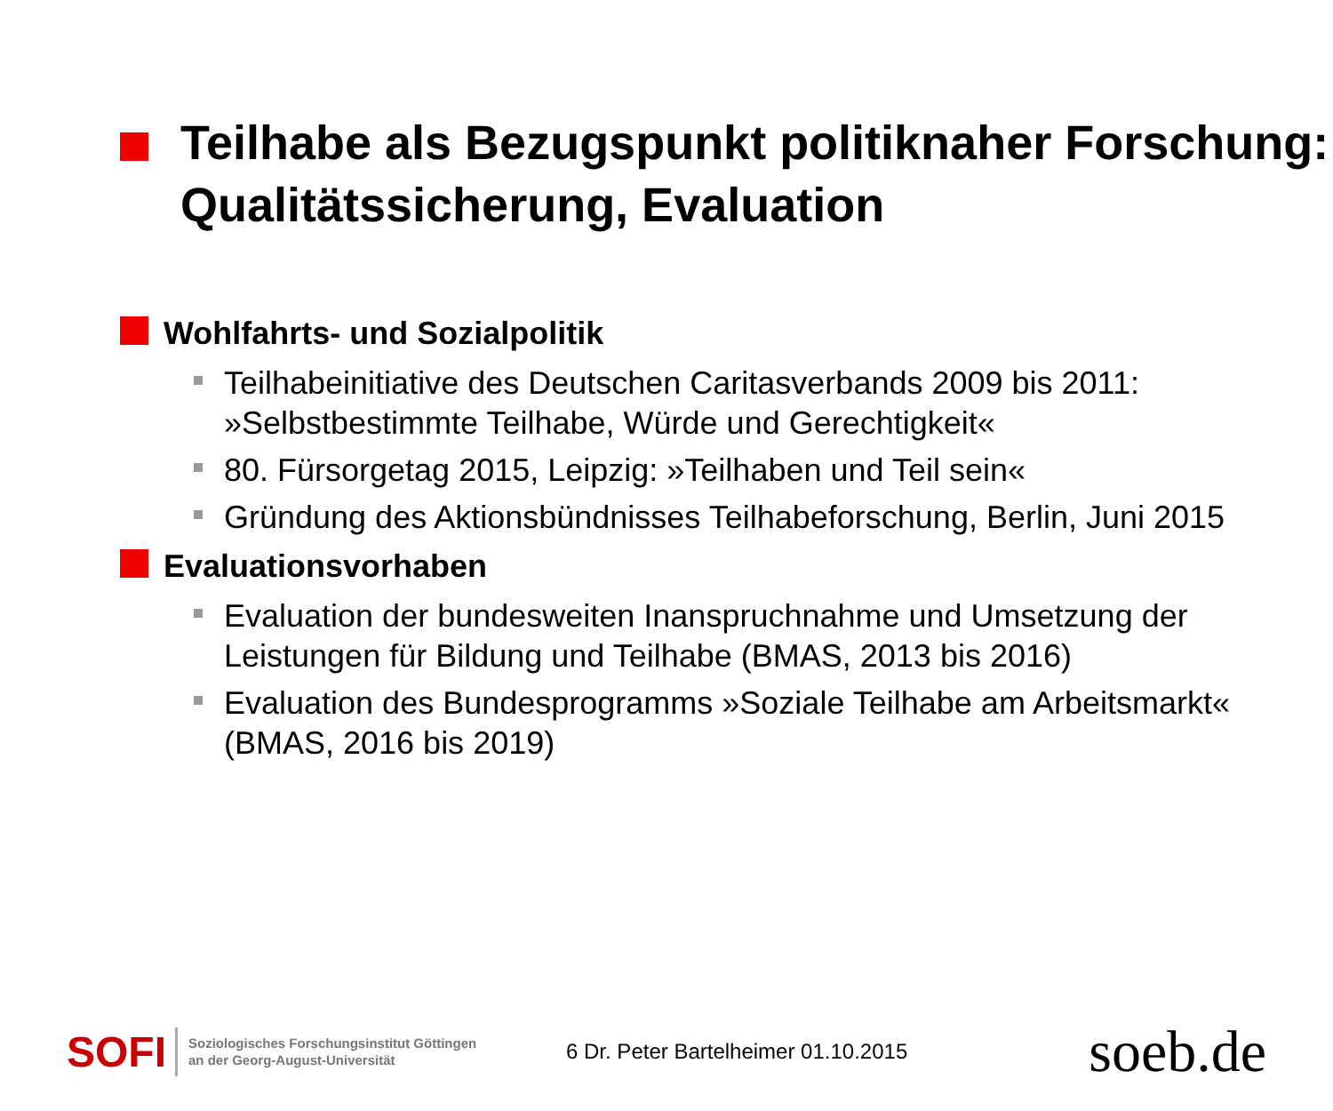Teilhabe als Bezugspunkt politiknaher Forschung: Qualitätssicherung, Evaluation
Wohlfahrts- und Sozialpolitik
Teilhabeinitiative des Deutschen Caritasverbands 2009 bis 2011: »Selbstbestimmte Teilhabe, Würde und Gerechtigkeit«
80. Fürsorgetag 2015, Leipzig: »Teilhaben und Teil sein«
Gründung des Aktionsbündnisses Teilhabeforschung, Berlin, Juni 2015
Evaluationsvorhaben
Evaluation der bundesweiten Inanspruchnahme und Umsetzung der Leistungen für Bildung und Teilhabe (BMAS, 2013 bis 2016)
Evaluation des Bundesprogramms »Soziale Teilhabe am Arbeitsmarkt« (BMAS, 2016 bis 2019)
SOFI Soziologisches Forschungsinstitut Göttingen
an der Georg-August-Universität 6 Dr. Peter Bartelheimer 01.10.2015 soeb.de